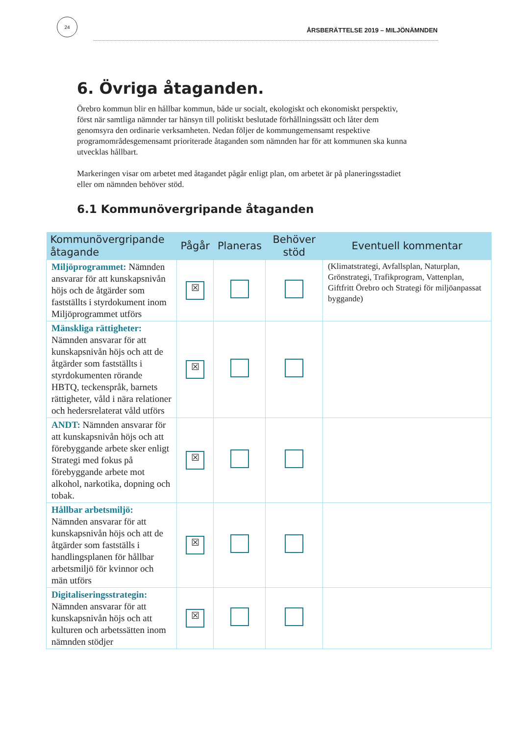24
ÅRSBERÄTTELSE 2019 – MILJÖNÄMNDEN
6. Övriga åtaganden.
Örebro kommun blir en hållbar kommun, både ur socialt, ekologiskt och ekonomiskt perspektiv, först när samtliga nämnder tar hänsyn till politiskt beslutade förhållningssätt och låter dem genomsyra den ordinarie verksamheten. Nedan följer de kommungemensamt respektive programområdesgemensamt prioriterade åtaganden som nämnden har för att kommunen ska kunna utvecklas hållbart.
Markeringen visar om arbetet med åtagandet pågår enligt plan, om arbetet är på planeringsstadiet eller om nämnden behöver stöd.
6.1 Kommunövergripande åtaganden
| Kommunövergripande åtagande | Pågår | Planeras | Behöver stöd | Eventuell kommentar |
| --- | --- | --- | --- | --- |
| Miljöprogrammet: Nämnden ansvarar för att kunskapsnivån höjs och de åtgärder som fastställts i styrdokument inom Miljöprogrammet utförs | ☒ | | | (Klimatstrategi, Avfallsplan, Naturplan, Grönstrategi, Trafikprogram, Vattenplan, Giftfritt Örebro och Strategi för miljöanpassat byggande) |
| Mänskliga rättigheter: Nämnden ansvarar för att kunskapsnivån höjs och att de åtgärder som fastställts i styrdokumenten rörande HBTQ, teckenspråk, barnets rättigheter, våld i nära relationer och hedersrelaterat våld utförs | ☒ | | | |
| ANDT: Nämnden ansvarar för att kunskapsnivån höjs och att förebyggande arbete sker enligt Strategi med fokus på förebyggande arbete mot alkohol, narkotika, dopning och tobak. | ☒ | | | |
| Hållbar arbetsmiljö: Nämnden ansvarar för att kunskapsnivån höjs och att de åtgärder som fastställs i handlingsplanen för hållbar arbetsmiljö för kvinnor och män utförs | ☒ | | | |
| Digitaliseringsstrategin: Nämnden ansvarar för att kunskapsnivån höjs och att kulturen och arbetssätten inom nämnden stödjer | ☒ | | | |